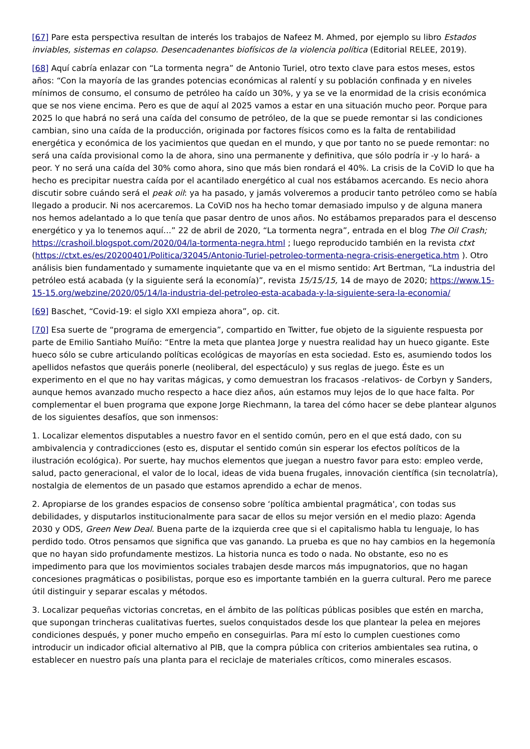[67] Pare esta perspectiva resultan de interés los trabajos de Nafeez M. Ahmed, por ejemplo su libro Estados inviables, sistemas en colapso. Desencadenantes biofísicos de la violencia política (Editorial RELEE, 2019).
[68] Aquí cabría enlazar con “La tormenta negra” de Antonio Turiel, otro texto clave para estos meses, estos años: “Con la mayoría de las grandes potencias económicas al ralentí y su población confinada y en niveles mínimos de consumo, el consumo de petróleo ha caído un 30%, y ya se ve la enormidad de la crisis económica que se nos viene encima. Pero es que de aquí al 2025 vamos a estar en una situación mucho peor. Porque para 2025 lo que habrá no será una caída del consumo de petróleo, de la que se puede remontar si las condiciones cambian, sino una caída de la producción, originada por factores físicos como es la falta de rentabilidad energética y económica de los yacimientos que quedan en el mundo, y que por tanto no se puede remontar: no será una caída provisional como la de ahora, sino una permanente y definitiva, que sólo podría ir -y lo hará- a peor. Y no será una caída del 30% como ahora, sino que más bien rondará el 40%. La crisis de la CoViD lo que ha hecho es precipitar nuestra caída por el acantilado energético al cual nos estábamos acercando. Es necio ahora discutir sobre cuándo será el peak oil: ya ha pasado, y jamás volveremos a producir tanto petróleo como se había llegado a producir. Ni nos acercaremos. La CoViD nos ha hecho tomar demasiado impulso y de alguna manera nos hemos adelantado a lo que tenía que pasar dentro de unos años. No estábamos preparados para el descenso energético y ya lo tenemos aquí…” 22 de abril de 2020, “La tormenta negra”, entrada en el blog The Oil Crash; https://crashoil.blogspot.com/2020/04/la-tormenta-negra.html ; luego reproducido también en la revista ctxt (https://ctxt.es/es/20200401/Politica/32045/Antonio-Turiel-petroleo-tormenta-negra-crisis-energetica.htm ). Otro análisis bien fundamentado y sumamente inquietante que va en el mismo sentido: Art Bertman, “La industria del petróleo está acabada (y la siguiente será la economía)”, revista 15/15/15, 14 de mayo de 2020; https://www.15-15-15.org/webzine/2020/05/14/la-industria-del-petroleo-esta-acabada-y-la-siguiente-sera-la-economia/
[69] Baschet, “Covid-19: el siglo XXI empieza ahora”, op. cit.
[70] Esa suerte de “programa de emergencia”, compartido en Twitter, fue objeto de la siguiente respuesta por parte de Emilio Santiaho Muíño: “Entre la meta que plantea Jorge y nuestra realidad hay un hueco gigante. Este hueco sólo se cubre articulando políticas ecológicas de mayorías en esta sociedad. Esto es, asumiendo todos los apellidos nefastos que queráis ponerle (neoliberal, del espectáculo) y sus reglas de juego. Éste es un experimento en el que no hay varitas mágicas, y como demuestran los fracasos -relativos- de Corbyn y Sanders, aunque hemos avanzado mucho respecto a hace diez años, aún estamos muy lejos de lo que hace falta. Por complementar el buen programa que expone Jorge Riechmann, la tarea del cómo hacer se debe plantear algunos de los siguientes desafíos, que son inmensos:
1. Localizar elementos disputables a nuestro favor en el sentido común, pero en el que está dado, con su ambivalencia y contradicciones (esto es, disputar el sentido común sin esperar los efectos políticos de la ilustración ecológica). Por suerte, hay muchos elementos que juegan a nuestro favor para esto: empleo verde, salud, pacto generacional, el valor de lo local, ideas de vida buena frugales, innovación científica (sin tecnolatría), nostalgia de elementos de un pasado que estamos aprendido a echar de menos.
2. Apropiarse de los grandes espacios de consenso sobre ‘política ambiental pragmática', con todas sus debilidades, y disputarlos institucionalmente para sacar de ellos su mejor versión en el medio plazo: Agenda 2030 y ODS, Green New Deal. Buena parte de la izquierda cree que si el capitalismo habla tu lenguaje, lo has perdido todo. Otros pensamos que significa que vas ganando. La prueba es que no hay cambios en la hegemonía que no hayan sido profundamente mestizos. La historia nunca es todo o nada. No obstante, eso no es impedimento para que los movimientos sociales trabajen desde marcos más impugnatorios, que no hagan concesiones pragmáticas o posibilistas, porque eso es importante también en la guerra cultural. Pero me parece útil distinguir y separar escalas y métodos.
3. Localizar pequeñas victorias concretas, en el ámbito de las políticas públicas posibles que estén en marcha, que supongan trincheras cualitativas fuertes, suelos conquistados desde los que plantear la pelea en mejores condiciones después, y poner mucho empeño en conseguirlas. Para mí esto lo cumplen cuestiones como introducir un indicador oficial alternativo al PIB, que la compra pública con criterios ambientales sea rutina, o establecer en nuestro país una planta para el reciclaje de materiales críticos, como minerales escasos.